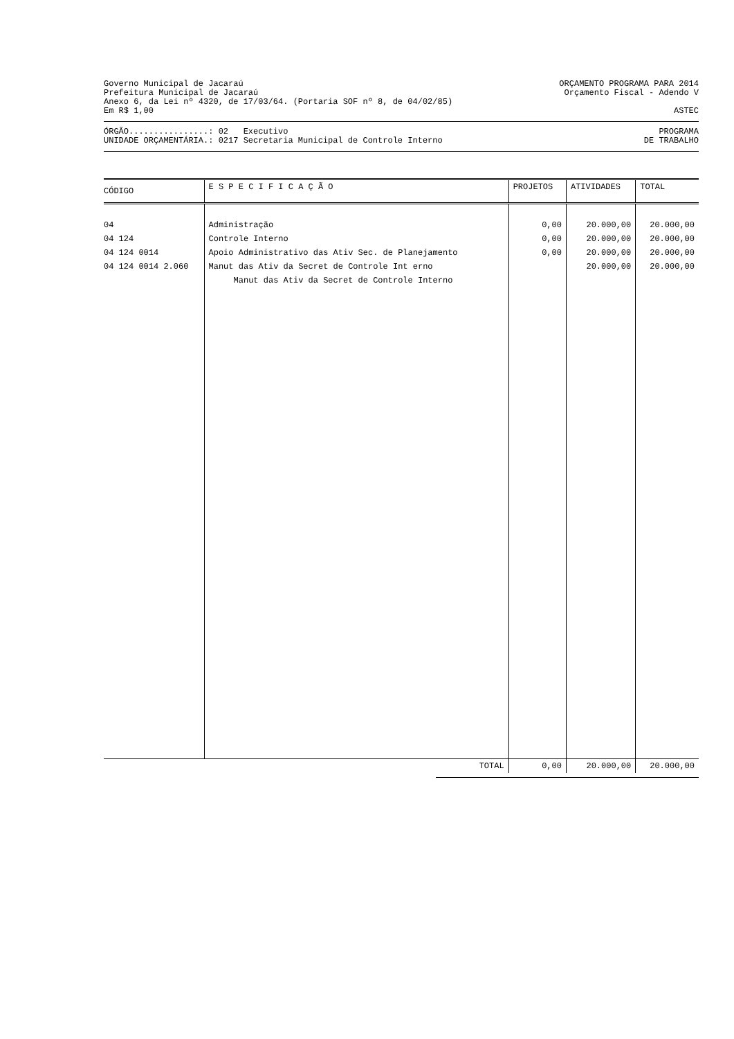Governo Municipal de Jacaraú ORÇAMENTO PROGRAMA PARA 2014
Prefeitura Municipal de Jacaraú Orçamento Fiscal - Adendo V
Anexo 6, da Lei nº 4320, de 17/03/64. (Portaria SOF nº 8, de 04/02/85)
Em R$ 1,00 ASTEC
ÓRGÃO................: 02 Executivo PROGRAMA
UNIDADE ORÇAMENTÁRIA.: 0217 Secretaria Municipal de Controle Interno DE TRABALHO
| CÓDIGO | E S P E C I F I C A Ç Ã O | PROJETOS | ATIVIDADES | TOTAL |
| --- | --- | --- | --- | --- |
| 04 | Administração | 0,00 | 20.000,00 | 20.000,00 |
| 04 124 | Controle Interno | 0,00 | 20.000,00 | 20.000,00 |
| 04 124 0014 | Apoio Administrativo das Ativ Sec. de Planejamento | 0,00 | 20.000,00 | 20.000,00 |
| 04 124 0014 2.060 | Manut das Ativ da Secret de Controle Int erno Manut das Ativ da Secret de Controle Interno | | 20.000,00 | 20.000,00 |
| | TOTAL | 0,00 | 20.000,00 | 20.000,00 |